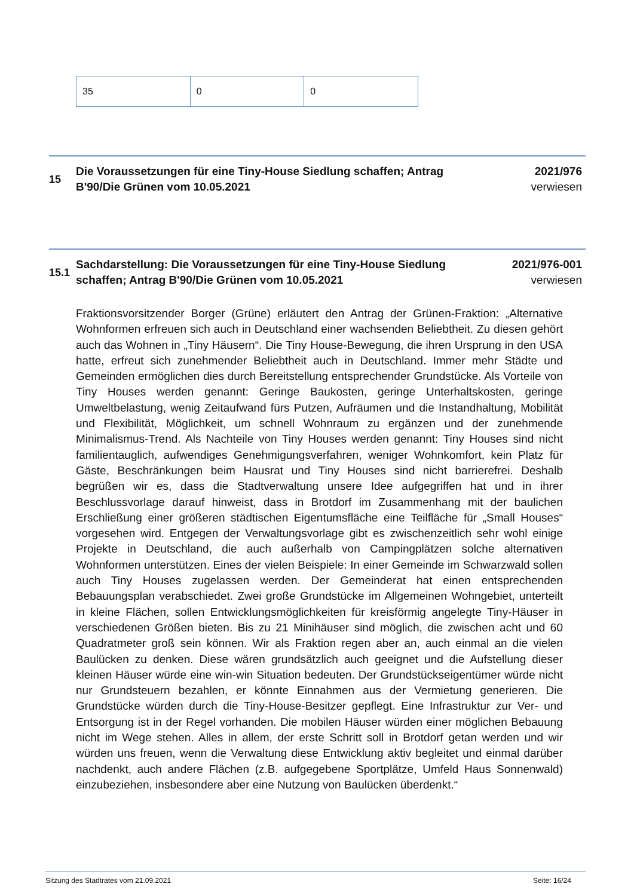| 35 | 0 | 0 |
15
Die Voraussetzungen für eine Tiny-House Siedlung schaffen; Antrag B'90/Die Grünen vom 10.05.2021
2021/976
verwiesen
15.1
Sachdarstellung: Die Voraussetzungen für eine Tiny-House Siedlung schaffen; Antrag B'90/Die Grünen vom 10.05.2021
2021/976-001
verwiesen
Fraktionsvorsitzender Borger (Grüne) erläutert den Antrag der Grünen-Fraktion: „Alternative Wohnformen erfreuen sich auch in Deutschland einer wachsenden Beliebtheit. Zu diesen gehört auch das Wohnen in „Tiny Häusern“. Die Tiny House-Bewegung, die ihren Ursprung in den USA hatte, erfreut sich zunehmender Beliebtheit auch in Deutschland. Immer mehr Städte und Gemeinden ermöglichen dies durch Bereitstellung entsprechender Grundstücke. Als Vorteile von Tiny Houses werden genannt: Geringe Baukosten, geringe Unterhaltskosten, geringe Umweltbelastung, wenig Zeitaufwand fürs Putzen, Aufräumen und die Instandhaltung, Mobilität und Flexibilität, Möglichkeit, um schnell Wohnraum zu ergänzen und der zunehmende Minimalismus-Trend. Als Nachteile von Tiny Houses werden genannt: Tiny Houses sind nicht familientauglich, aufwendiges Genehmigungsverfahren, weniger Wohnkomfort, kein Platz für Gäste, Beschränkungen beim Hausrat und Tiny Houses sind nicht barrierefrei. Deshalb begrüßen wir es, dass die Stadtverwaltung unsere Idee aufgegriffen hat und in ihrer Beschlussvorlage darauf hinweist, dass in Brotdorf im Zusammenhang mit der baulichen Erschließung einer größeren städtischen Eigentumsfläche eine Teilfläche für „Small Houses“ vorgesehen wird. Entgegen der Verwaltungsvorlage gibt es zwischenzeitlich sehr wohl einige Projekte in Deutschland, die auch außerhalb von Campingplätzen solche alternativen Wohnformen unterstützen. Eines der vielen Beispiele: In einer Gemeinde im Schwarzwald sollen auch Tiny Houses zugelassen werden. Der Gemeinderat hat einen entsprechenden Bebauungsplan verabschiedet. Zwei große Grundstücke im Allgemeinen Wohngebiet, unterteilt in kleine Flächen, sollen Entwicklungsmöglichkeiten für kreisförmig angelegte Tiny-Häuser in verschiedenen Größen bieten. Bis zu 21 Minihäuser sind möglich, die zwischen acht und 60 Quadratmeter groß sein können. Wir als Fraktion regen aber an, auch einmal an die vielen Baulücken zu denken. Diese wären grundsätzlich auch geeignet und die Aufstellung dieser kleinen Häuser würde eine win-win Situation bedeuten. Der Grundstückseigentümer würde nicht nur Grundsteuern bezahlen, er könnte Einnahmen aus der Vermietung generieren. Die Grundstücke würden durch die Tiny-House-Besitzer gepflegt. Eine Infrastruktur zur Ver- und Entsorgung ist in der Regel vorhanden. Die mobilen Häuser würden einer möglichen Bebauung nicht im Wege stehen. Alles in allem, der erste Schritt soll in Brotdorf getan werden und wir würden uns freuen, wenn die Verwaltung diese Entwicklung aktiv begleitet und einmal darüber nachdenkt, auch andere Flächen (z.B. aufgegebene Sportplätze, Umfeld Haus Sonnenwald) einzubeziehen, insbesondere aber eine Nutzung von Baulücken überdenkt.“
Sitzung des Stadtrates vom 21.09.2021 Seite: 16/24